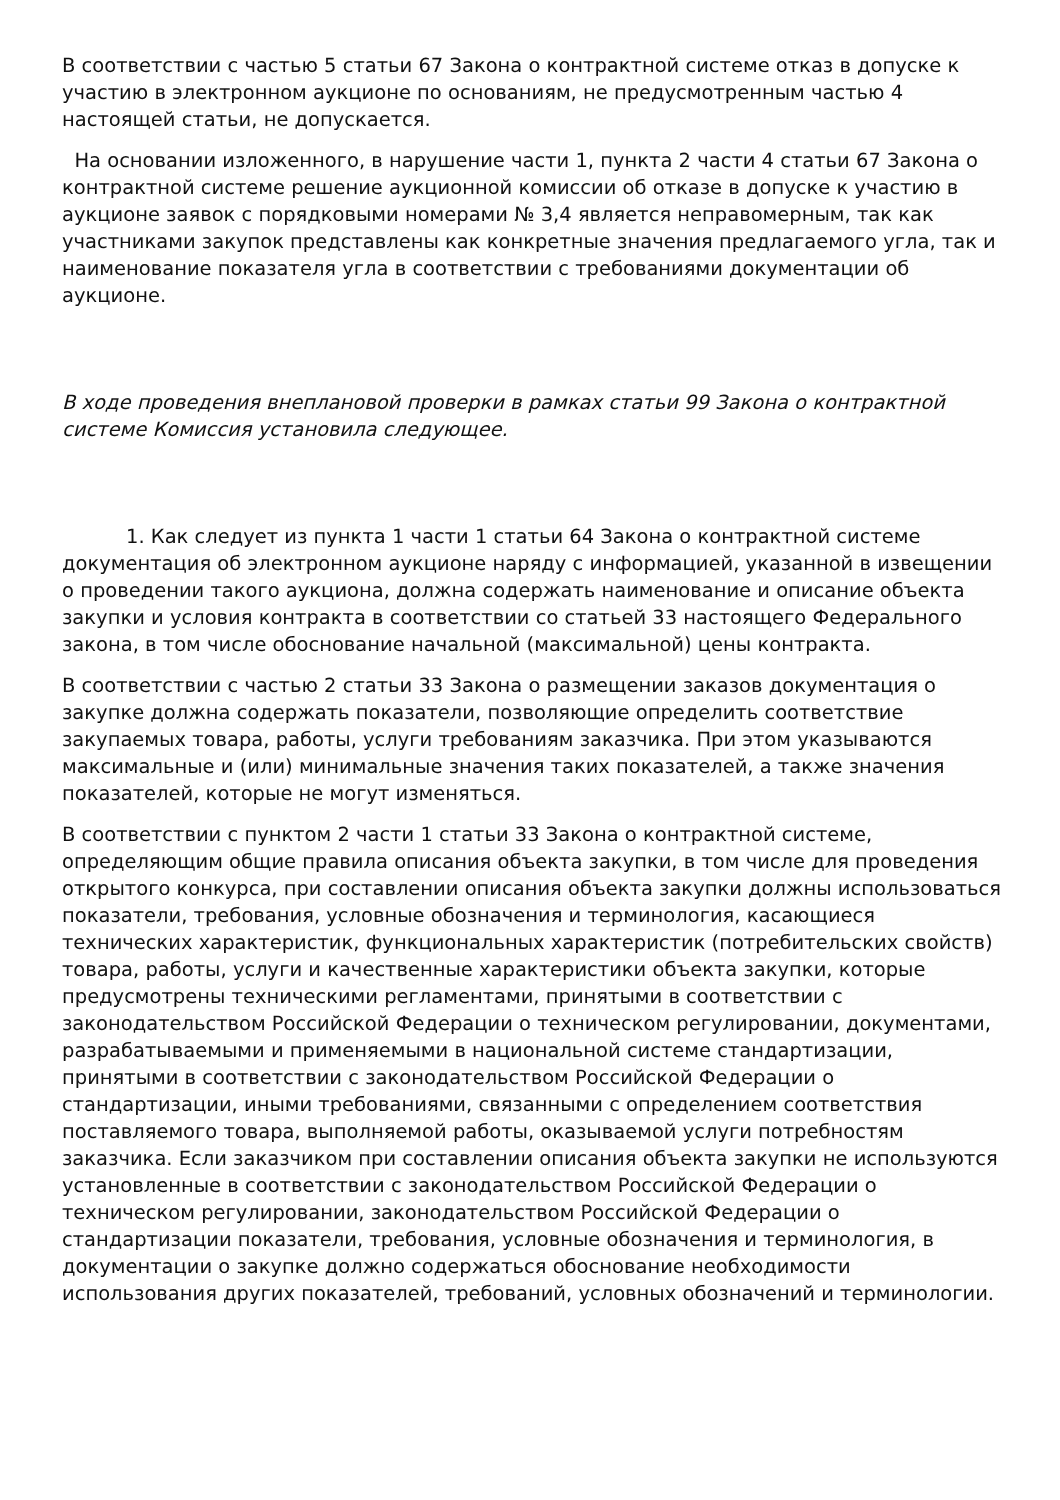В соответствии с частью 5 статьи 67 Закона о контрактной системе отказ в допуске к участию в электронном аукционе по основаниям, не предусмотренным частью 4 настоящей статьи, не допускается.
На основании изложенного, в нарушение части 1, пункта 2 части 4 статьи 67 Закона о контрактной системе решение аукционной комиссии об отказе в допуске к участию в аукционе заявок с порядковыми номерами № 3,4 является неправомерным, так как участниками закупок представлены как конкретные значения предлагаемого угла, так и наименование показателя угла в соответствии с требованиями документации об аукционе.
В ходе проведения внеплановой проверки в рамках статьи 99 Закона о контрактной системе Комиссия установила следующее.
1. Как следует из пункта 1 части 1 статьи 64 Закона о контрактной системе документация об электронном аукционе наряду с информацией, указанной в извещении о проведении такого аукциона, должна содержать наименование и описание объекта закупки и условия контракта в соответствии со статьей 33 настоящего Федерального закона, в том числе обоснование начальной (максимальной) цены контракта.
В соответствии с частью 2 статьи 33 Закона о размещении заказов документация о закупке должна содержать показатели, позволяющие определить соответствие закупаемых товара, работы, услуги требованиям заказчика. При этом указываются максимальные и (или) минимальные значения таких показателей, а также значения показателей, которые не могут изменяться.
В соответствии с пунктом 2 части 1 статьи 33 Закона о контрактной системе, определяющим общие правила описания объекта закупки, в том числе для проведения открытого конкурса, при составлении описания объекта закупки должны использоваться показатели, требования, условные обозначения и терминология, касающиеся технических характеристик, функциональных характеристик (потребительских свойств) товара, работы, услуги и качественные характеристики объекта закупки, которые предусмотрены техническими регламентами, принятыми в соответствии с законодательством Российской Федерации о техническом регулировании, документами, разрабатываемыми и применяемыми в национальной системе стандартизации, принятыми в соответствии с законодательством Российской Федерации о стандартизации, иными требованиями, связанными с определением соответствия поставляемого товара, выполняемой работы, оказываемой услуги потребностям заказчика. Если заказчиком при составлении описания объекта закупки не используются установленные в соответствии с законодательством Российской Федерации о техническом регулировании, законодательством Российской Федерации о стандартизации показатели, требования, условные обозначения и терминология, в документации о закупке должно содержаться обоснование необходимости использования других показателей, требований, условных обозначений и терминологии.